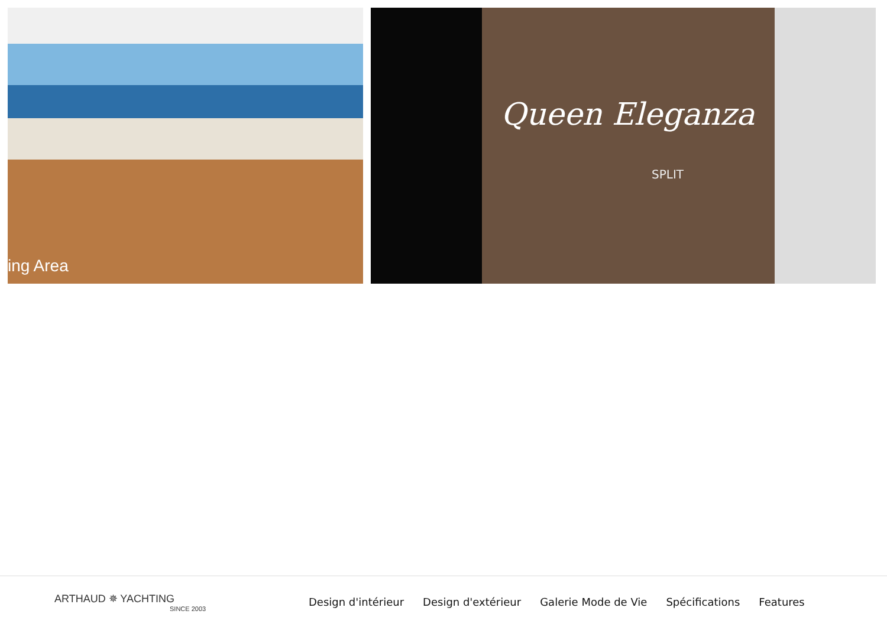ing Area
Queen Eleganza
SPLIT
ARTHAUD ✵ YACHTING
SINCE 2003
Design d'intérieur Design d'extérieur Galerie Mode de Vie Spécifications Features